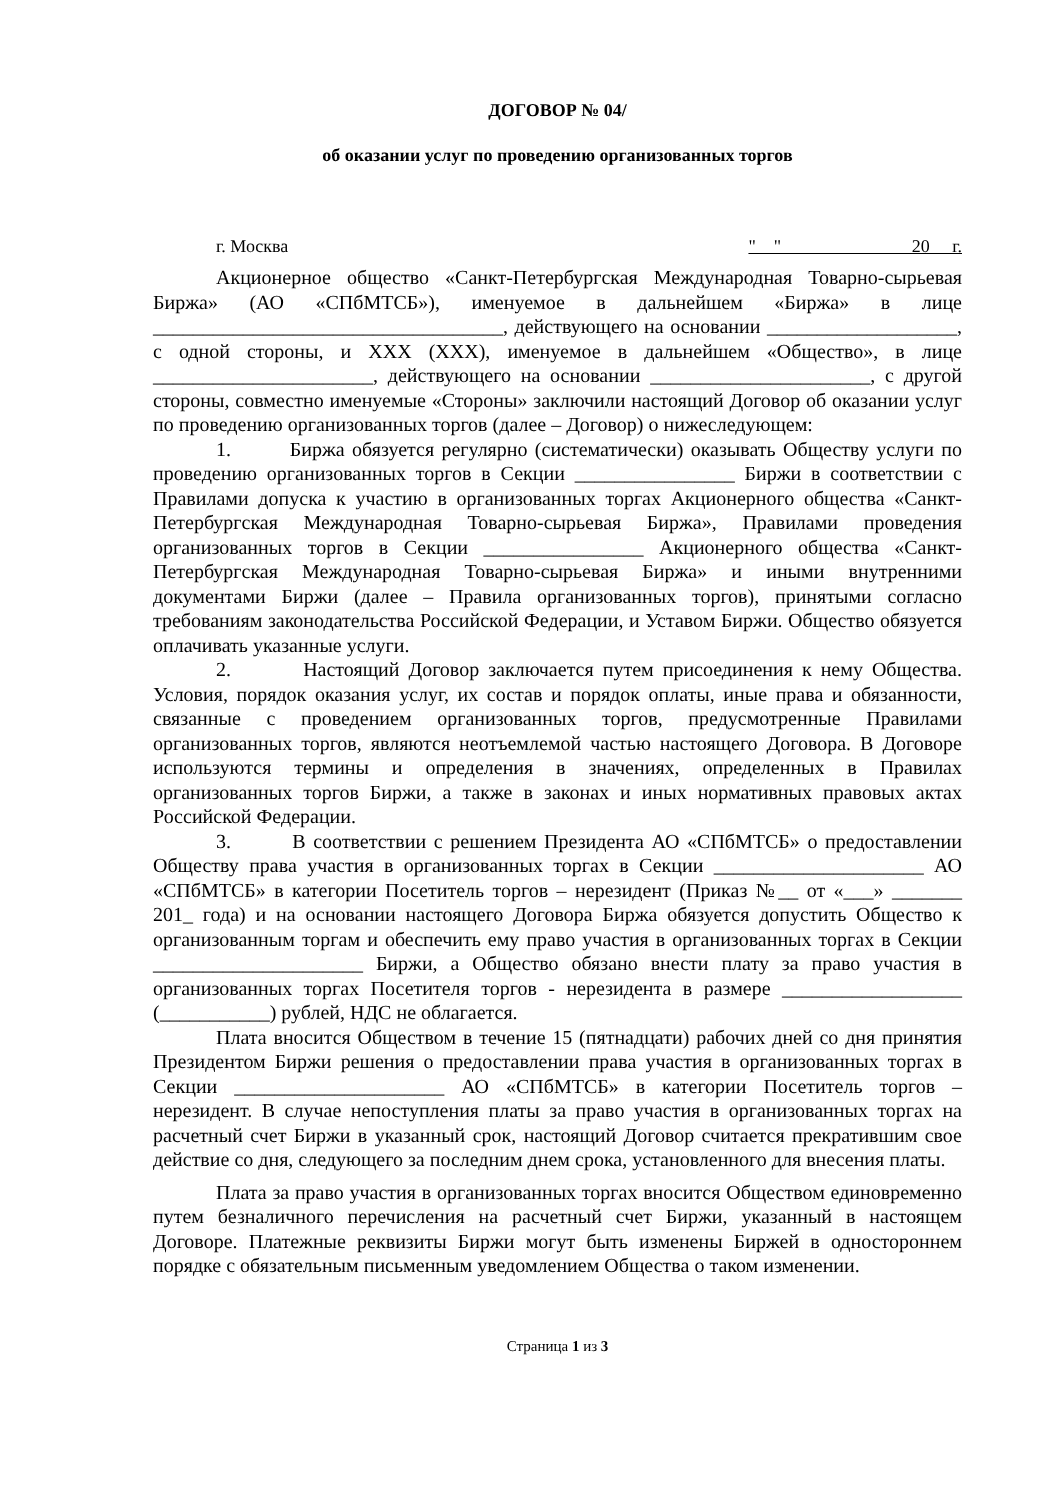ДОГОВОР № 04/
об оказании услуг по проведению организованных торгов
г. Москва " " 20 г.
Акционерное общество «Санкт-Петербургская Международная Товарно-сырьевая Биржа» (АО «СПбМТСБ»), именуемое в дальнейшем «Биржа» в лице ___________________________________, действующего на основании ___________________, с одной стороны, и XXX (XXX), именуемое в дальнейшем «Общество», в лице ______________________, действующего на основании ______________________, с другой стороны, совместно именуемые «Стороны» заключили настоящий Договор об оказании услуг по проведению организованных торгов (далее – Договор) о нижеследующем:
1. Биржа обязуется регулярно (систематически) оказывать Обществу услуги по проведению организованных торгов в Секции ________________ Биржи в соответствии с Правилами допуска к участию в организованных торгах Акционерного общества «Санкт-Петербургская Международная Товарно-сырьевая Биржа», Правилами проведения организованных торгов в Секции ________________ Акционерного общества «Санкт-Петербургская Международная Товарно-сырьевая Биржа» и иными внутренними документами Биржи (далее – Правила организованных торгов), принятыми согласно требованиям законодательства Российской Федерации, и Уставом Биржи. Общество обязуется оплачивать указанные услуги.
2. Настоящий Договор заключается путем присоединения к нему Общества. Условия, порядок оказания услуг, их состав и порядок оплаты, иные права и обязанности, связанные с проведением организованных торгов, предусмотренные Правилами организованных торгов, являются неотъемлемой частью настоящего Договора. В Договоре используются термины и определения в значениях, определенных в Правилах организованных торгов Биржи, а также в законах и иных нормативных правовых актах Российской Федерации.
3. В соответствии с решением Президента АО «СПбМТСБ» о предоставлении Обществу права участия в организованных торгах в Секции _____________________ АО «СПбМТСБ» в категории Посетитель торгов – нерезидент (Приказ №__ от «___» _______ 201_ года) и на основании настоящего Договора Биржа обязуется допустить Общество к организованным торгам и обеспечить ему право участия в организованных торгах в Секции _____________________ Биржи, а Общество обязано внести плату за право участия в организованных торгах Посетителя торгов - нерезидента в размере __________________ (___________) рублей, НДС не облагается.
Плата вносится Обществом в течение 15 (пятнадцати) рабочих дней со дня принятия Президентом Биржи решения о предоставлении права участия в организованных торгах в Секции _____________________ АО «СПбМТСБ» в категории Посетитель торгов – нерезидент. В случае непоступления платы за право участия в организованных торгах на расчетный счет Биржи в указанный срок, настоящий Договор считается прекратившим свое действие со дня, следующего за последним днем срока, установленного для внесения платы.
Плата за право участия в организованных торгах вносится Обществом единовременно путем безналичного перечисления на расчетный счет Биржи, указанный в настоящем Договоре. Платежные реквизиты Биржи могут быть изменены Биржей в одностороннем порядке с обязательным письменным уведомлением Общества о таком изменении.
Страница 1 из 3